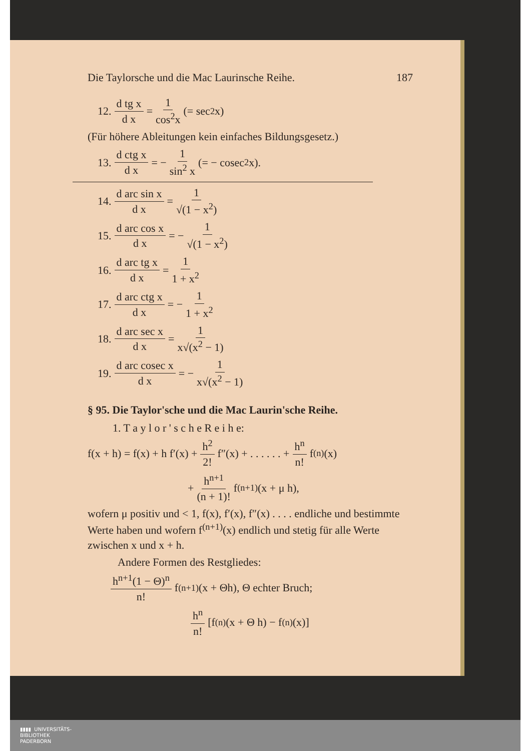Die Taylorsche und die Mac Laurinsche Reihe. 187
12. d tg x d x = 1 cos<sup>2</sup>x (= sec<sup>2</sup> x)
(Für höhere Ableitungen kein einfaches Bildungsgesetz.)
13. d ctg x d x = − 1 sin<sup>2</sup> x (= − cosec<sup>2</sup> x).
14. d arc sin x d x = 1 √(1 − x<sup>2</sup>)
15. d arc cos x d x = − 1 √(1 − x<sup>2</sup>)
16. d arc tg x d x = 1 1 + x<sup>2</sup>
17. d arc ctg x d x = − 1 1 + x<sup>2</sup>
18. d arc sec x d x = 1 x√(x<sup>2</sup> − 1)
19. d arc cosec x d x = − 1 x√(x<sup>2</sup> − 1)
§ 95. Die Taylor'sche und die Mac Laurin'sche Reihe.
1. T a y l o r ' s c h e R e i h e:
f(x + h) = f(x) + h f′(x) + h<sup>2</sup> 2! f″(x) + . . . . . . + h<sup>n</sup> n! f<sup>(n)</sup>(x)
+ h<sup>n+1</sup> (n + 1)! f<sup>(n+1)</sup>(x + μ h),
wofern μ positiv und < 1, f(x), f′(x), f″(x) . . . . endliche und bestimmte Werte haben und wofern f<sup>(n+1)</sup>(x) endlich und stetig für alle Werte zwischen x und x + h.
Andere Formen des Restgliedes:
h<sup>n+1</sup>(1 − Θ)<sup>n</sup> n! f<sup>(n+1)</sup>(x + Θh), Θ echter Bruch;
h<sup>n</sup> n! [f<sup>(n)</sup>(x + Θ h) − f<sup>(n)</sup>(x)]
▮▮▮▮ UNIVERSITÄTS-
BIBLIOTHEK
PADERBORN